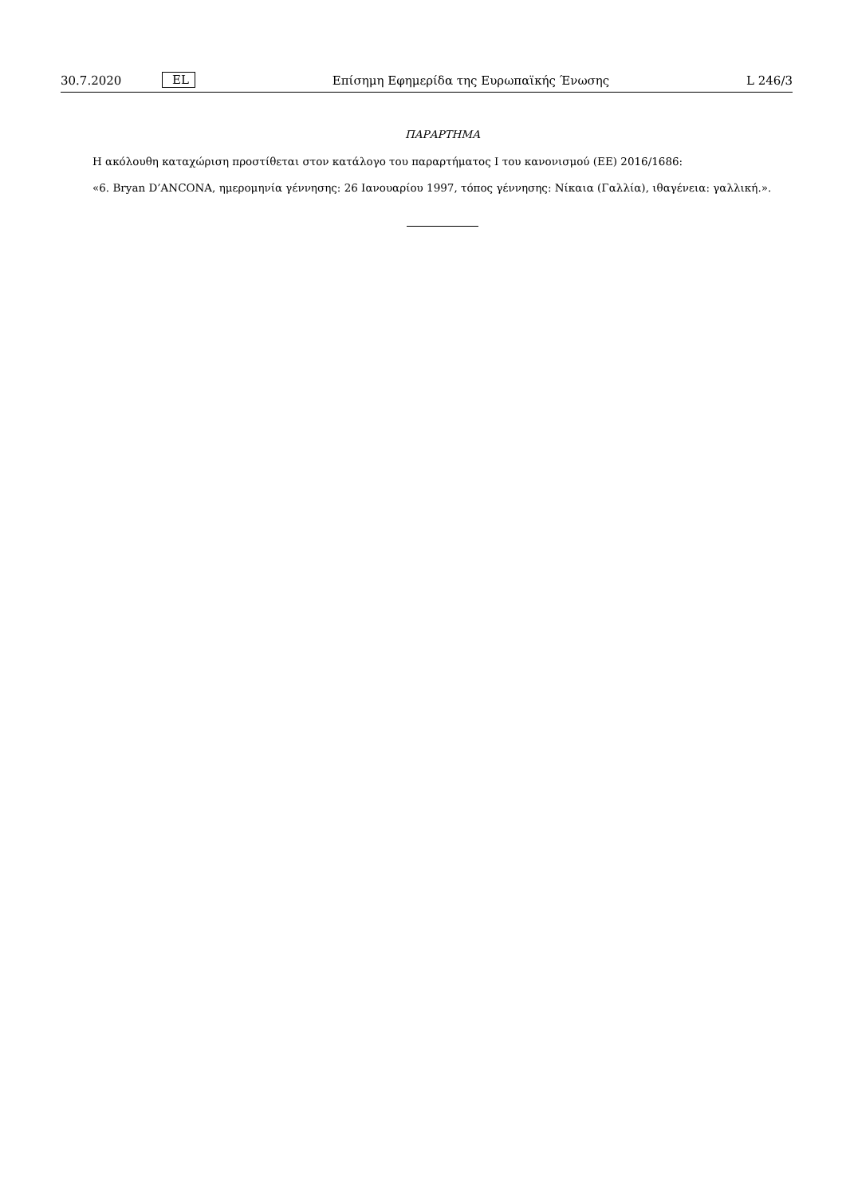30.7.2020 EL Επίσημη Εφημερίδα της Ευρωπαϊκής Ένωσης L 246/3
ΠΑΡΑΡΤΗΜΑ
Η ακόλουθη καταχώριση προστίθεται στον κατάλογο του παραρτήματος I του κανονισμού (ΕΕ) 2016/1686:
«6. Bryan D’ANCONA, ημερομηνία γέννησης: 26 Ιανουαρίου 1997, τόπος γέννησης: Νίκαια (Γαλλία), ιθαγένεια: γαλλική.».